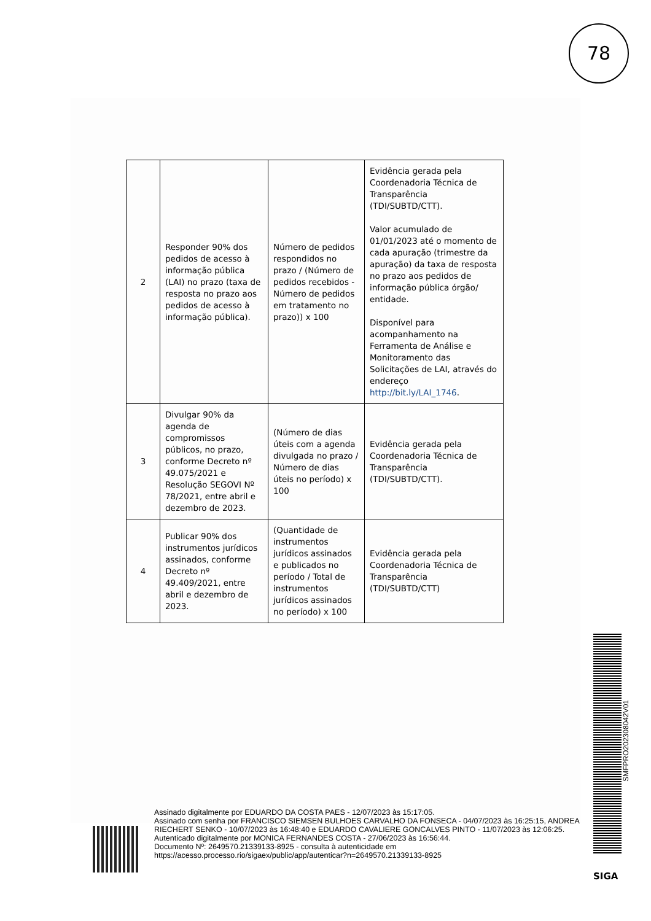78
| 2 | Responder 90% dos pedidos de acesso à informação pública (LAI) no prazo (taxa de resposta no prazo aos pedidos de acesso à informação pública). | Número de pedidos respondidos no prazo / (Número de pedidos recebidos - Número de pedidos em tratamento no prazo)) x 100 | Evidência gerada pela Coordenadoria Técnica de Transparência (TDI/SUBTD/CTT). Valor acumulado de 01/01/2023 até o momento de cada apuração (trimestre da apuração) da taxa de resposta no prazo aos pedidos de informação pública órgão/ entidade. Disponível para acompanhamento na Ferramenta de Análise e Monitoramento das Solicitações de LAI, através do endereço http://bit.ly/LAI_1746 . |
| 3 | Divulgar 90% da agenda de compromissos públicos, no prazo, conforme Decreto nº 49.075/2021 e Resolução SEGOVI Nº 78/2021, entre abril e dezembro de 2023. | (Número de dias úteis com a agenda divulgada no prazo / Número de dias úteis no período) x 100 | Evidência gerada pela Coordenadoria Técnica de Transparência (TDI/SUBTD/CTT). |
| 4 | Publicar 90% dos instrumentos jurídicos assinados, conforme Decreto nº 49.409/2021, entre abril e dezembro de 2023. | (Quantidade de instrumentos jurídicos assinados e publicados no período / Total de instrumentos jurídicos assinados no período) x 100 | Evidência gerada pela Coordenadoria Técnica de Transparência (TDI/SUBTD/CTT) |
SMFPRO202308042V01
Assinado digitalmente por EDUARDO DA COSTA PAES - 12/07/2023 às 15:17:05.
Assinado com senha por FRANCISCO SIEMSEN BULHOES CARVALHO DA FONSECA - 04/07/2023 às 16:25:15, ANDREA RIECHERT SENKO - 10/07/2023 às 16:48:40 e EDUARDO CAVALIERE GONCALVES PINTO - 11/07/2023 às 12:06:25.
Autenticado digitalmente por MONICA FERNANDES COSTA - 27/06/2023 às 16:56:44.
Documento Nº: 2649570.21339133-8925 - consulta à autenticidade em
https://acesso.processo.rio/sigaex/public/app/autenticar?n=2649570.21339133-8925
SIGA